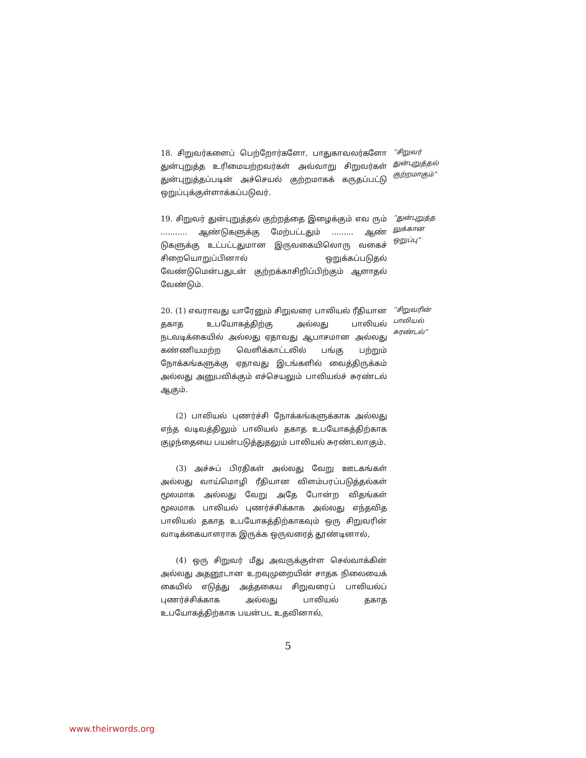18. சிறுவர்களைப் பெற்றோர்களோ, பாதுகாவலர்களோ துன்புறுத்த உரிமையற்றவர்கள் அவ்வாறு சிறுவர்கள் துன்புறுத்தப்படின் அச்செயல் குற்றமாகக் கருதப்பட்டு ஒறுப்புக்குள்ளாக்கப்படுவர்.
“சிறுவர் துன்புறுத்தல் குற்றமாகும்”
19. சிறுவர் துன்புறுத்தல் குற்றத்தை இழைக்கும் எவ ரும் ........... ஆண்டுகளுக்கு மேற்பட்டதும் ......... ஆண் டுகளுக்கு உட்பட்டதுமான இருவகையிலொரு வகைச் சிறையொறுப்பினால் ஒறுக்கப்படுதல் வேண்டுமென்பதுடன் குற்றக்காசிறிப்பிற்கும் ஆளாதல் வேண்டும்.
“துன்புறுத்த லுக்கான ஒறுப்பு”
20. (1) எவராவது யாரேனும் சிறுவரை பாலியல் ரீதியான தகாத உபயோகத்திற்கு அல்லது பாலியல் நடவடிக்கையில் அல்லது ஏதாவது ஆபாசமான அல்லது கண்ணியமற்ற வெளிக்காட்டலில் பங்கு பற்றும் நோக்கங்களுக்கு ஏதாவது இடங்களில் வைத்திருக்கம் அல்லது அனுபவிக்கும் எச்செயலும் பாலியல்ச் சுரண்டல் ஆகும்.
“சிறுவரின் பாலியல் சுரண்டல்”
(2) பாலியல் புணர்ச்சி நோக்கங்களுக்காக அல்லது எந்த வடிவத்திலும் பாலியல் தகாத உபயோகத்திற்காக குழந்தையை பயன்படுத்துதலும் பாலியல் சுரண்டலாகும்.
(3) அச்சுப் பிரதிகள் அல்லது வேறு ஊடகங்கள் அல்லது வாய்மொழி ரீதியான விளம்பரப்படுத்தல்கள் மூலமாக அல்லது வேறு அதே போன்ற விதங்கள் மூலமாக பாலியல் புணர்ச்சிக்காக அல்லது எந்தவித பாலியல் தகாத உபயோகத்திற்காகவும் ஒரு சிறுவரின் வாடிக்கையாளராக இருக்க ஒருவரைத் தூண்டினால்,
(4) ஒரு சிறுவர் மீது அவருக்குள்ள செல்வாக்கின் அல்லது அதனூடான உறவுமுறையின் சாதக நிலையைக் கையில் எடுத்து அத்தகைய சிறுவரைப் பாலியல்ப் புணர்ச்சிக்காக அல்லது பாலியல் தகாத உபயோகத்திற்காக பயன்பட உதவினால்,
5
www.theirwords.org